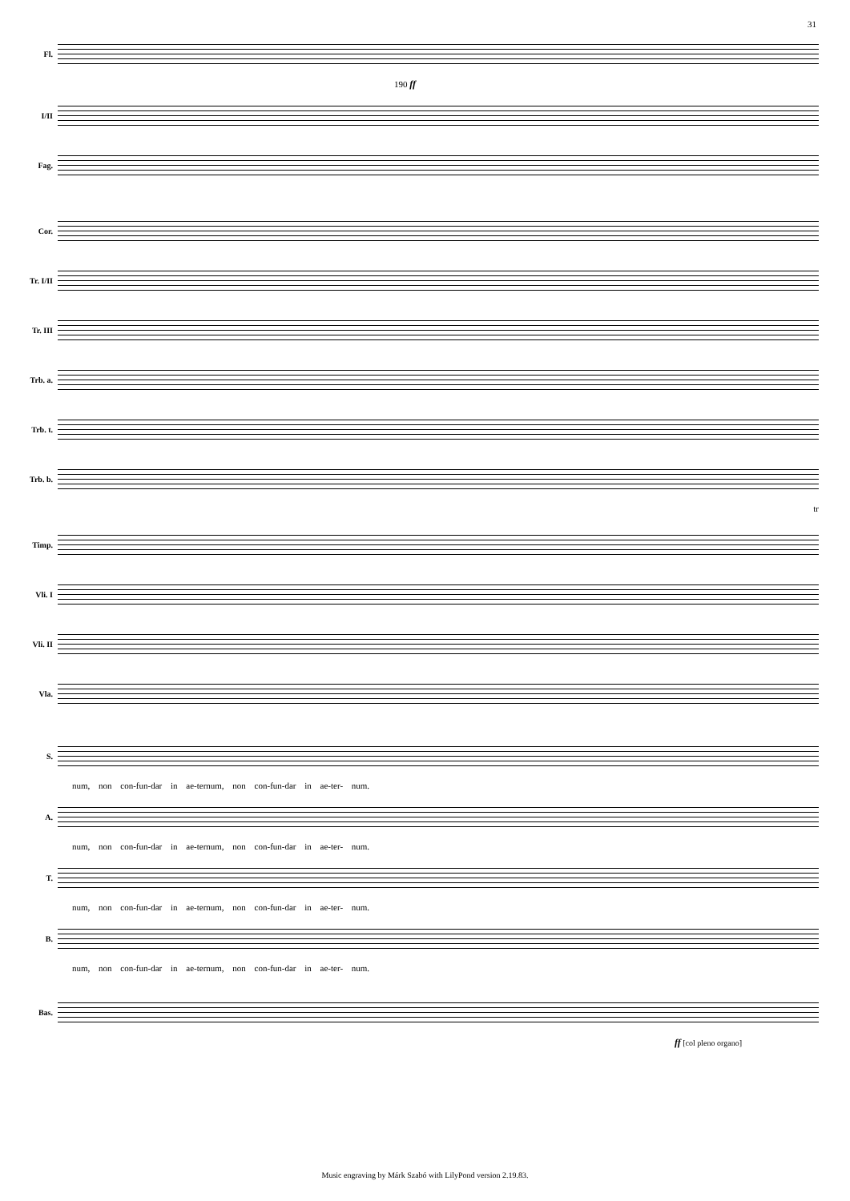31
Fl.
190 ff
I/II
Fag.
Cor.
Tr. I/II
Tr. III
Trb. a.
Trb. t.
Trb. b.
tr
Timp.
Vli. I
Vli. II
Vla.
S.
num, non con-fun-dar in ae-ternum, non con-fun-dar in ae-ter- num.
A.
num, non con-fun-dar in ae-ternum, non con-fun-dar in ae-ter- num.
T.
num, non con-fun-dar in ae-ternum, non con-fun-dar in ae-ter- num.
B.
num, non con-fun-dar in ae-ternum, non con-fun-dar in ae-ter- num.
Bas.
ff [col pleno organo]
Music engraving by Márk Szabó with LilyPond version 2.19.83.